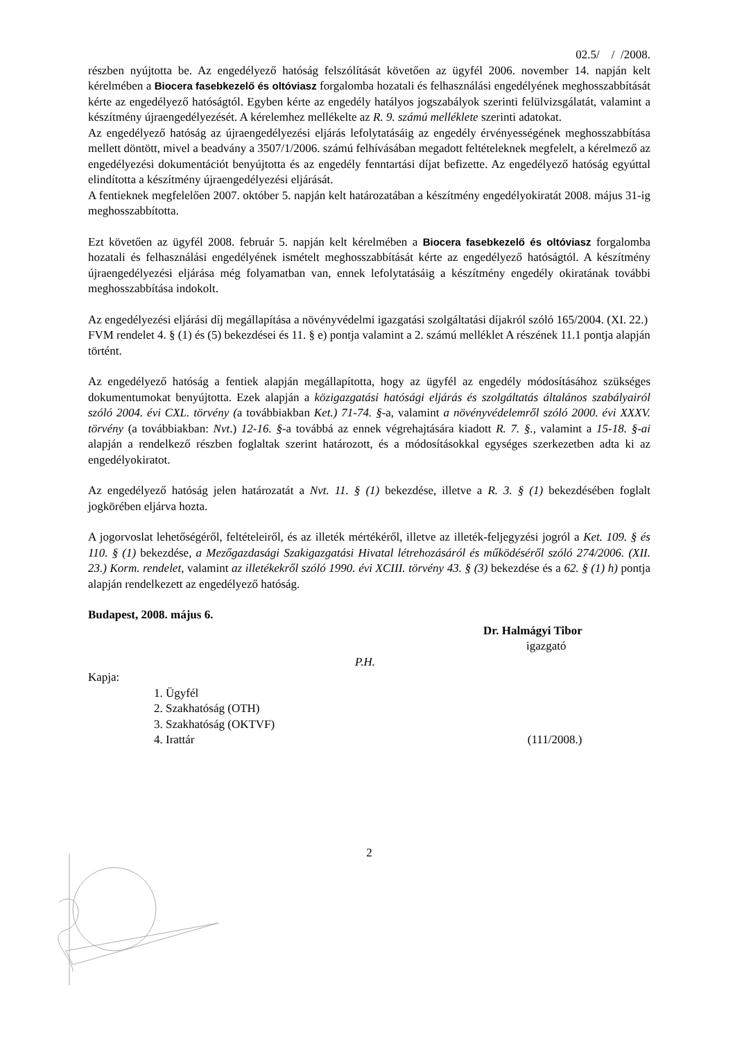02.5/ / /2008.
részben nyújtotta be. Az engedélyező hatóság felszólítását követően az ügyfél 2006. november 14. napján kelt kérelmében a Biocera fasebkezelő és oltóviasz forgalomba hozatali és felhasználási engedélyének meghosszabbítását kérte az engedélyező hatóságtól. Egyben kérte az engedély hatályos jogszabályok szerinti felülvizsgálatát, valamint a készítmény újraengedélyezését. A kérelemhez mellékelte az R. 9. számú melléklete szerinti adatokat.
Az engedélyező hatóság az újraengedélyezési eljárás lefolytatásáig az engedély érvényességének meghosszabbítása mellett döntött, mivel a beadvány a 3507/1/2006. számú felhívásában megadott feltételeknek megfelelt, a kérelmező az engedélyezési dokumentációt benyújtotta és az engedély fenntartási díjat befizette. Az engedélyező hatóság egyúttal elindította a készítmény újraengedélyezési eljárását.
A fentieknek megfelelően 2007. október 5. napján kelt határozatában a készítmény engedélyokiratát 2008. május 31-ig meghosszabbította.
Ezt követően az ügyfél 2008. február 5. napján kelt kérelmében a Biocera fasebkezelő és oltóviasz forgalomba hozatali és felhasználási engedélyének ismételt meghosszabbítását kérte az engedélyező hatóságtól. A készítmény újraengedélyezési eljárása még folyamatban van, ennek lefolytatásáig a készítmény engedély okiratának további meghosszabbítása indokolt.
Az engedélyezési eljárási díj megállapítása a növényvédelmi igazgatási szolgáltatási díjakról szóló 165/2004. (XI. 22.) FVM rendelet 4. § (1) és (5) bekezdései és 11. § e) pontja valamint a 2. számú melléklet A részének 11.1 pontja alapján történt.
Az engedélyező hatóság a fentiek alapján megállapította, hogy az ügyfél az engedély módosításához szükséges dokumentumokat benyújtotta. Ezek alapján a közigazgatási hatósági eljárás és szolgáltatás általános szabályairól szóló 2004. évi CXL. törvény (a továbbiakban Ket.) 71-74. §-a, valamint a növényvédelemről szóló 2000. évi XXXV. törvény (a továbbiakban: Nvt.) 12-16. §-a továbbá az ennek végrehajtására kiadott R. 7. §., valamint a 15-18. §-ai alapján a rendelkező részben foglaltak szerint határozott, és a módosításokkal egységes szerkezetben adta ki az engedélyokiratot.
Az engedélyező hatóság jelen határozatát a Nvt. 11. § (1) bekezdése, illetve a R. 3. § (1) bekezdésében foglalt jogkörében eljárva hozta.
A jogorvoslat lehetőségéről, feltételeiről, és az illeték mértékéről, illetve az illeték-feljegyzési jogról a Ket. 109. § és 110. § (1) bekezdése, a Mezőgazdasági Szakigazgatási Hivatal létrehozásáról és működéséről szóló 274/2006. (XII. 23.) Korm. rendelet, valamint az illetékekről szóló 1990. évi XCIII. törvény 43. § (3) bekezdése és a 62. § (1) h) pontja alapján rendelkezett az engedélyező hatóság.
Budapest, 2008. május 6.
Dr. Halmágyi Tibor
igazgató
P.H.
Kapja:
1. Ügyfél
2. Szakhatóság (OTH)
3. Szakhatóság (OKTVF)
4. Irattár (111/2008.)
2